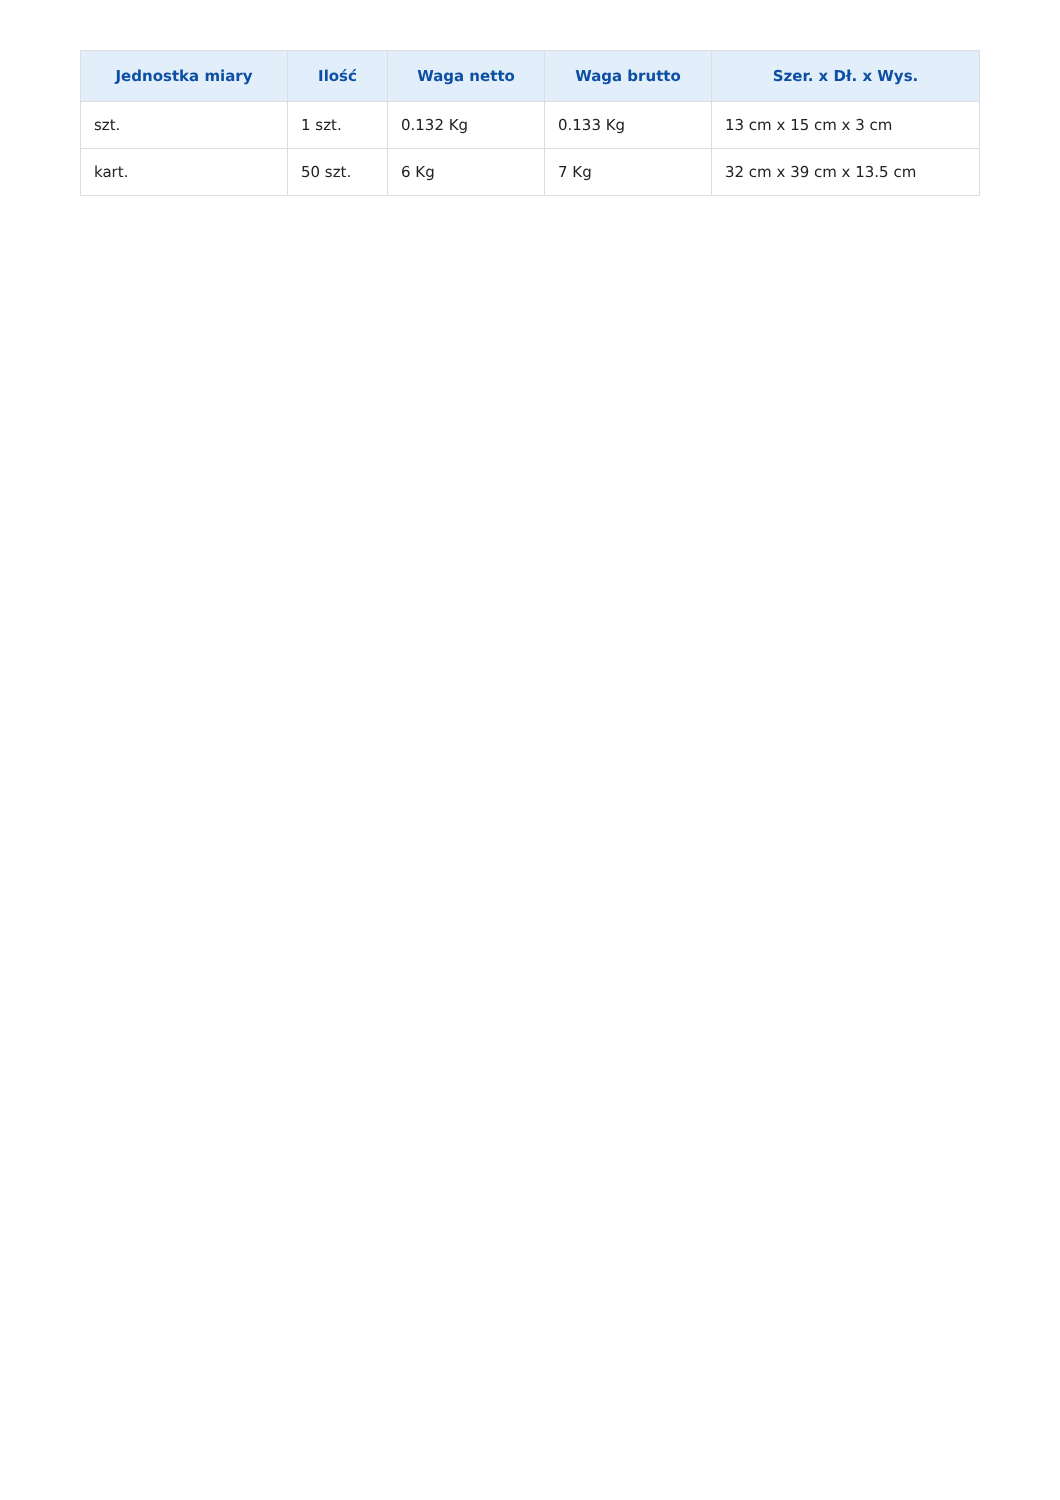| Jednostka miary | Ilość | Waga netto | Waga brutto | Szer. x Dł. x Wys. |
| --- | --- | --- | --- | --- |
| szt. | 1 szt. | 0.132 Kg | 0.133 Kg | 13 cm x 15 cm x 3 cm |
| kart. | 50 szt. | 6 Kg | 7 Kg | 32 cm x 39 cm x 13.5 cm |